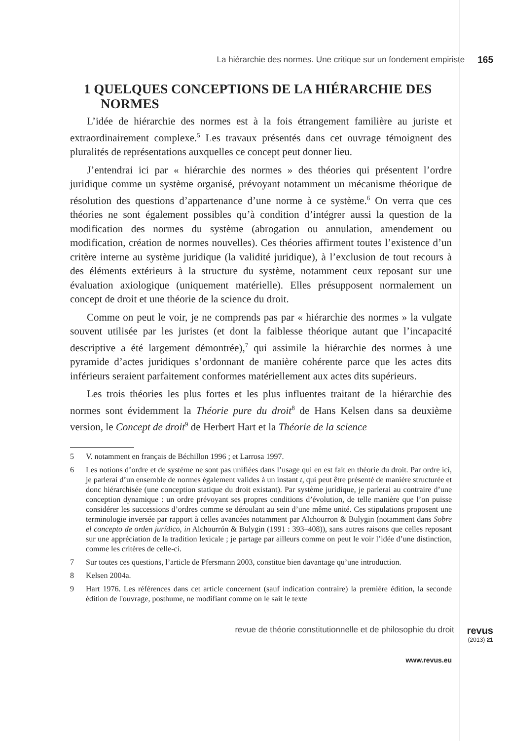La hiérarchie des normes. Une critique sur un fondement empiriste 165
1 QUELQUES CONCEPTIONS DE LA HIÉRARCHIE DES NORMES
L’idée de hiérarchie des normes est à la fois étrangement familière au juriste et extraordinairement complexe.<sup>5</sup> Les travaux présentés dans cet ouvrage témoignent des pluralités de représentations auxquelles ce concept peut donner lieu.
J’entendrai ici par « hiérarchie des normes » des théories qui présentent l’ordre juridique comme un système organisé, prévoyant notamment un mécanisme théorique de résolution des questions d’appartenance d’une norme à ce système.<sup>6</sup> On verra que ces théories ne sont également possibles qu’à condition d’intégrer aussi la question de la modification des normes du système (abrogation ou annulation, amendement ou modification, création de normes nouvelles). Ces théories affirment toutes l’existence d’un critère interne au système juridique (la validité juridique), à l’exclusion de tout recours à des éléments extérieurs à la structure du système, notamment ceux reposant sur une évaluation axiologique (uniquement matérielle). Elles présupposent normalement un concept de droit et une théorie de la science du droit.
Comme on peut le voir, je ne comprends pas par « hiérarchie des normes » la vulgate souvent utilisée par les juristes (et dont la faiblesse théorique autant que l’incapacité descriptive a été largement démontrée),<sup>7</sup> qui assimile la hiérarchie des normes à une pyramide d’actes juridiques s’ordonnant de manière cohérente parce que les actes dits inférieurs seraient parfaitement conformes matériellement aux actes dits supérieurs.
Les trois théories les plus fortes et les plus influentes traitant de la hiérarchie des normes sont évidemment la Théorie pure du droit<sup>8</sup> de Hans Kelsen dans sa deuxième version, le Concept de droit<sup>9</sup> de Herbert Hart et la Théorie de la science
5 V. notamment en français de Béchillon 1996 ; et Larrosa 1997.
6 Les notions d’ordre et de système ne sont pas unifiées dans l’usage qui en est fait en théorie du droit. Par ordre ici, je parlerai d’un ensemble de normes également valides à un instant t, qui peut être présenté de manière structurée et donc hiérarchisée (une conception statique du droit existant). Par système juridique, je parlerai au contraire d’une conception dynamique : un ordre prévoyant ses propres conditions d’évolution, de telle manière que l’on puisse considérer les successions d’ordres comme se déroulant au sein d’une même unité. Ces stipulations proposent une terminologie inversée par rapport à celles avancées notamment par Alchourron & Bulygin (notamment dans Sobre el concepto de orden jurídico, in Alchourrón & Bulygin (1991 : 393–408)), sans autres raisons que celles reposant sur une appréciation de la tradition lexicale ; je partage par ailleurs comme on peut le voir l’idée d’une distinction, comme les critères de celle-ci.
7 Sur toutes ces questions, l’article de Pfersmann 2003, constitue bien davantage qu’une introduction.
8 Kelsen 2004a.
9 Hart 1976. Les références dans cet article concernent (sauf indication contraire) la première édition, la seconde édition de l'ouvrage, posthume, ne modifiant comme on le sait le texte
revue de théorie constitutionnelle et de philosophie du droit
revus
(2013) 21
www.revus.eu